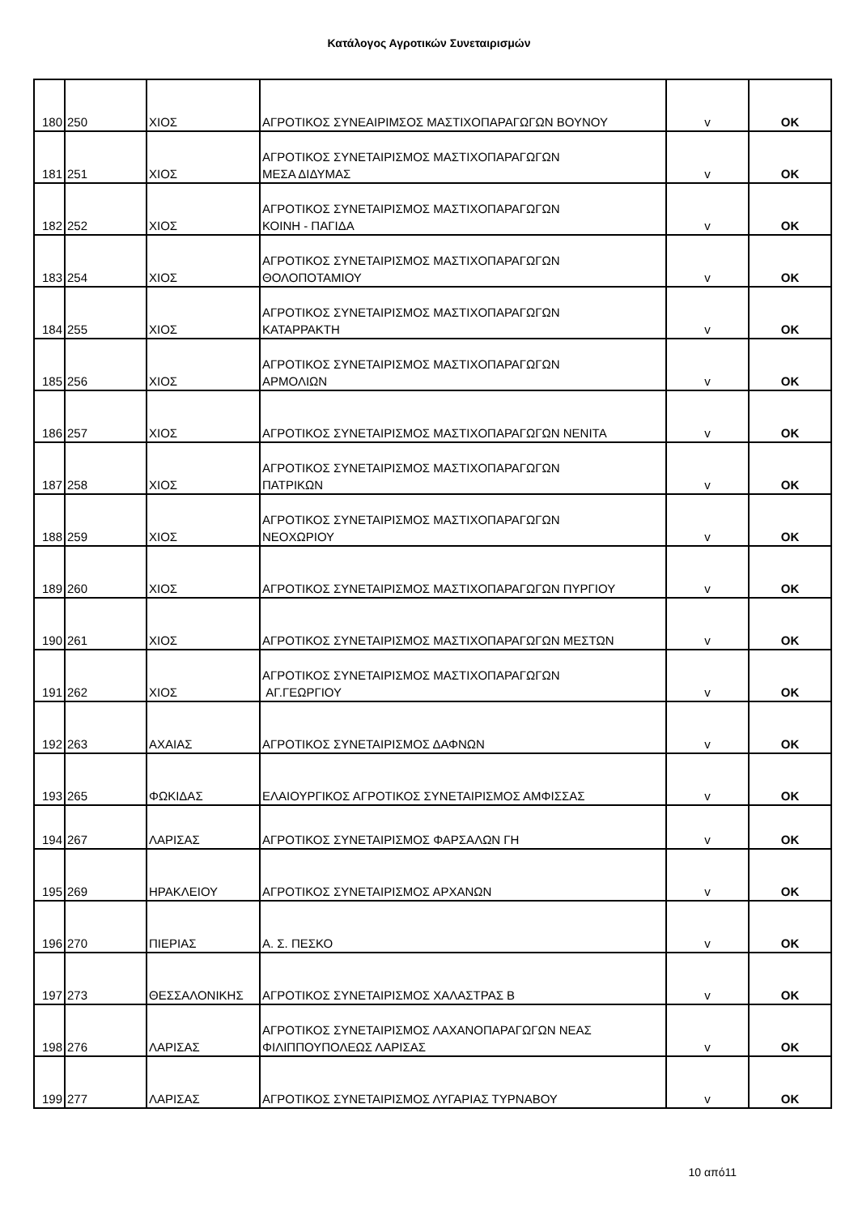Κατάλογος Αγροτικών Συνεταιρισμών
| 180 | 250 | ΧΙΟΣ | ΑΓΡΟΤΙΚΟΣ ΣΥΝΕΑΙΡΙΜΣΟΣ ΜΑΣΤΙΧΟΠΑΡΑΓΩΓΩΝ ΒΟΥΝΟΥ | v | OK |
| 181 | 251 | ΧΙΟΣ | ΑΓΡΟΤΙΚΟΣ ΣΥΝΕΤΑΙΡΙΣΜΟΣ ΜΑΣΤΙΧΟΠΑΡΑΓΩΓΩΝ ΜΕΣΑ ΔΙΔΥΜΑΣ | v | OK |
| 182 | 252 | ΧΙΟΣ | ΑΓΡΟΤΙΚΟΣ ΣΥΝΕΤΑΙΡΙΣΜΟΣ ΜΑΣΤΙΧΟΠΑΡΑΓΩΓΩΝ ΚΟΙΝΗ - ΠΑΓΙΔΑ | v | OK |
| 183 | 254 | ΧΙΟΣ | ΑΓΡΟΤΙΚΟΣ ΣΥΝΕΤΑΙΡΙΣΜΟΣ ΜΑΣΤΙΧΟΠΑΡΑΓΩΓΩΝ ΘΟΛΟΠΟΤΑΜΙΟΥ | v | OK |
| 184 | 255 | ΧΙΟΣ | ΑΓΡΟΤΙΚΟΣ ΣΥΝΕΤΑΙΡΙΣΜΟΣ ΜΑΣΤΙΧΟΠΑΡΑΓΩΓΩΝ ΚΑΤΑΡΡΑΚΤΗ | v | OK |
| 185 | 256 | ΧΙΟΣ | ΑΓΡΟΤΙΚΟΣ ΣΥΝΕΤΑΙΡΙΣΜΟΣ ΜΑΣΤΙΧΟΠΑΡΑΓΩΓΩΝ ΑΡΜΟΛΙΩΝ | v | OK |
| 186 | 257 | ΧΙΟΣ | ΑΓΡΟΤΙΚΟΣ ΣΥΝΕΤΑΙΡΙΣΜΟΣ ΜΑΣΤΙΧΟΠΑΡΑΓΩΓΩΝ ΝΕΝΙΤΑ | v | OK |
| 187 | 258 | ΧΙΟΣ | ΑΓΡΟΤΙΚΟΣ ΣΥΝΕΤΑΙΡΙΣΜΟΣ ΜΑΣΤΙΧΟΠΑΡΑΓΩΓΩΝ ΠΑΤΡΙΚΩΝ | v | OK |
| 188 | 259 | ΧΙΟΣ | ΑΓΡΟΤΙΚΟΣ ΣΥΝΕΤΑΙΡΙΣΜΟΣ ΜΑΣΤΙΧΟΠΑΡΑΓΩΓΩΝ ΝΕΟΧΩΡΙΟΥ | v | OK |
| 189 | 260 | ΧΙΟΣ | ΑΓΡΟΤΙΚΟΣ ΣΥΝΕΤΑΙΡΙΣΜΟΣ ΜΑΣΤΙΧΟΠΑΡΑΓΩΓΩΝ ΠΥΡΓΙΟΥ | v | OK |
| 190 | 261 | ΧΙΟΣ | ΑΓΡΟΤΙΚΟΣ ΣΥΝΕΤΑΙΡΙΣΜΟΣ ΜΑΣΤΙΧΟΠΑΡΑΓΩΓΩΝ ΜΕΣΤΩΝ | v | OK |
| 191 | 262 | ΧΙΟΣ | ΑΓΡΟΤΙΚΟΣ ΣΥΝΕΤΑΙΡΙΣΜΟΣ ΜΑΣΤΙΧΟΠΑΡΑΓΩΓΩΝ ΑΓ.ΓΕΩΡΓΙΟΥ | v | OK |
| 192 | 263 | ΑΧΑΙΑΣ | ΑΓΡΟΤΙΚΟΣ ΣΥΝΕΤΑΙΡΙΣΜΟΣ ΔΑΦΝΩΝ | v | OK |
| 193 | 265 | ΦΩΚΙΔΑΣ | ΕΛΑΙΟΥΡΓΙΚΟΣ ΑΓΡΟΤΙΚΟΣ ΣΥΝΕΤΑΙΡΙΣΜΟΣ ΑΜΦΙΣΣΑΣ | v | OK |
| 194 | 267 | ΛΑΡΙΣΑΣ | ΑΓΡΟΤΙΚΟΣ ΣΥΝΕΤΑΙΡΙΣΜΟΣ ΦΑΡΣΑΛΩΝ ΓΗ | v | OK |
| 195 | 269 | ΗΡΑΚΛΕΙΟΥ | ΑΓΡΟΤΙΚΟΣ ΣΥΝΕΤΑΙΡΙΣΜΟΣ ΑΡΧΑΝΩΝ | v | OK |
| 196 | 270 | ΠΙΕΡΙΑΣ | Α. Σ. ΠΕΣΚΟ | v | OK |
| 197 | 273 | ΘΕΣΣΑΛΟΝΙΚΗΣ | ΑΓΡΟΤΙΚΟΣ ΣΥΝΕΤΑΙΡΙΣΜΟΣ ΧΑΛΑΣΤΡΑΣ Β | v | OK |
| 198 | 276 | ΛΑΡΙΣΑΣ | ΑΓΡΟΤΙΚΟΣ ΣΥΝΕΤΑΙΡΙΣΜΟΣ ΛΑΧΑΝΟΠΑΡΑΓΩΓΩΝ ΝΕΑΣ ΦΙΛΙΠΠΟΥΠΟΛΕΩΣ ΛΑΡΙΣΑΣ | v | OK |
| 199 | 277 | ΛΑΡΙΣΑΣ | ΑΓΡΟΤΙΚΟΣ ΣΥΝΕΤΑΙΡΙΣΜΟΣ ΛΥΓΑΡΙΑΣ ΤΥΡΝΑΒΟΥ | v | OK |
10 από11